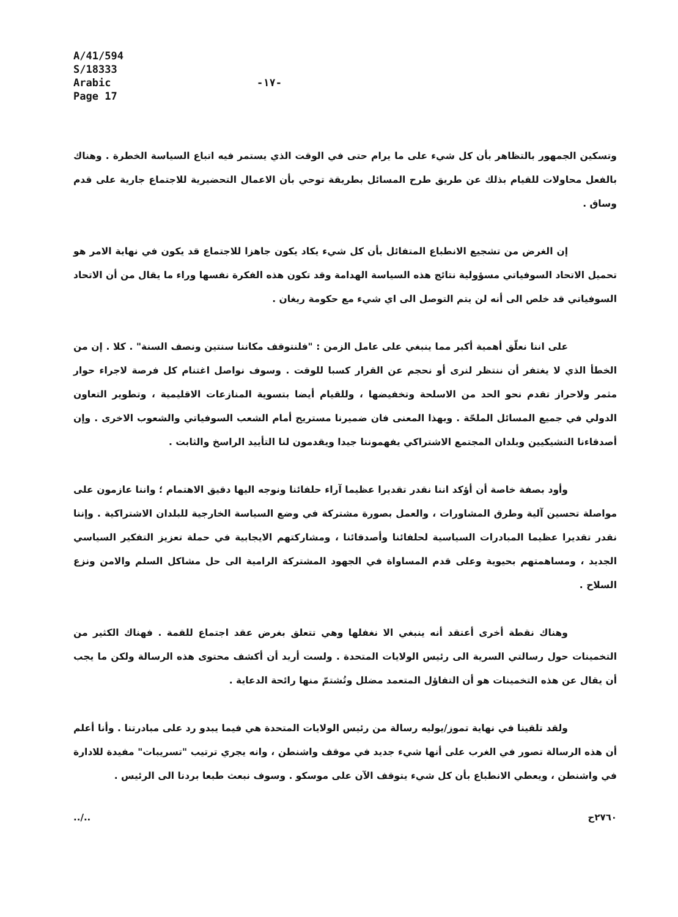A/41/594
S/18333
Arabic
Page 17
-١٧-
وتسكين الجمهور بالتظاهر بأن كل شيء على ما يرام حتى في الوقت الذي يستمر فيه اتباع السياسة الخطرة . وهناك بالفعل محاولات للقيام بذلك عن طريق طرح المسائل بطريقة توحي بأن الاعمال التحضيرية للاجتماع جارية على قدم وساق .
إن الغرض من تشجيع الانطباع المتفائل بأن كل شيء يكاد يكون جاهزا للاجتماع قد يكون في نهاية الامر هو تحميل الاتحاد السوفياتي مسؤولية نتائج هذه السياسة الهدامة وقد تكون هذه الفكرة نفسها وراء ما يقال من أن الاتحاد السوفياتي قد خلص الى أنه لن يتم التوصل الى اي شيء مع حكومة ريغان .
على اننا نعلّق أهمية أكبر مما ينبغي على عامل الزمن : "فلنتوقف مكاننا سنتين ونصف السنة" . كلا . إن من الخطأ الذي لا يغتفر أن ننتظر لنرى أو نحجم عن القرار كسبا للوقت . وسوف نواصل اغتنام كل فرصة لاجراء حوار مثمر ولاحراز تقدم نحو الحد من الاسلحة وتخفيضها ، وللقيام أيضا بتسوية المنازعات الاقليمية ، وتطوير التعاون الدولي في جميع المسائل الملحّة . وبهذا المعنى فان ضميرنا مستريح أمام الشعب السوفياتي والشعوب الاخرى . وإن أصدقاءنا التشيكيين وبلدان المجتمع الاشتراكي يفهموننا جيدا ويقدمون لنا التأييد الراسخ والثابت .
وأود بصفة خاصة أن أؤكد اننا نقدر تقديرا عظيما آراء حلفائنا ونوجه اليها دقيق الاهتمام ؛ واننا عازمون على مواصلة تحسين آلية وطرق المشاورات ، والعمل بصورة مشتركة في وضع السياسة الخارجية للبلدان الاشتراكية . وإننا نقدر تقديرا عظيما المبادرات السياسية لحلفائنا وأصدقائنا ، ومشاركتهم الايجابية في حملة تعزيز التفكير السياسي الجديد ، ومساهمتهم بحيوية وعلى قدم المساواة في الجهود المشتركة الرامية الى حل مشاكل السلم والامن ونزع السلاح .
وهناك نقطة أخرى أعتقد أنه ينبغي الا نغفلها وهي تتعلق بغرض عقد اجتماع للقمة . فهناك الكثير من التخمينات حول رسالتي السرية الى رئيس الولايات المتحدة . ولست أريد أن أكشف محتوى هذه الرسالة ولكن ما يجب أن يقال عن هذه التخمينات هو أن التفاؤل المتعمد مضلل وتُشتمّ منها رائحة الدعاية .
ولقد تلقينا في نهاية تموز/يوليه رسالة من رئيس الولايات المتحدة هي فيما يبدو رد على مبادرتنا . وأنا أعلم أن هذه الرسالة تصور في الغرب على أنها شيء جديد في موقف واشنطن ، وانه يجري ترتيب "تسريبات" مفيدة للادارة في واشنطن ، ويعطي الانطباع بأن كل شيء يتوقف الآن على موسكو . وسوف نبعث طبعا بردنا الى الرئيس .
../.. ٢٧٦٠ح